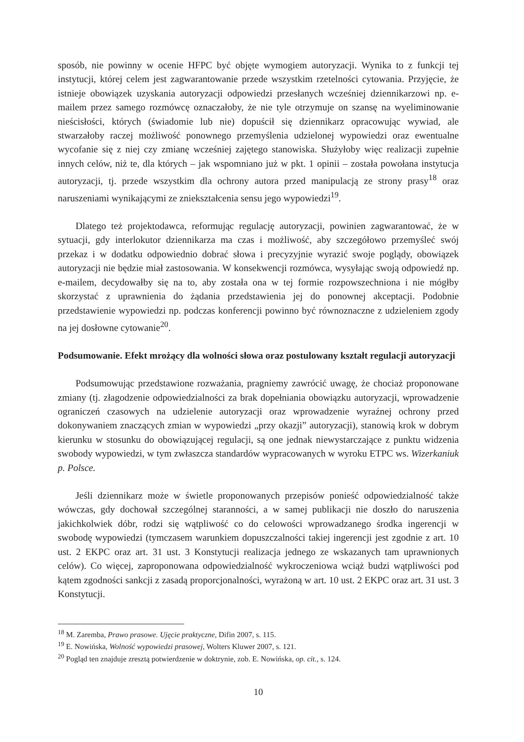sposób, nie powinny w ocenie HFPC być objęte wymogiem autoryzacji. Wynika to z funkcji tej instytucji, której celem jest zagwarantowanie przede wszystkim rzetelności cytowania. Przyjęcie, że istnieje obowiązek uzyskania autoryzacji odpowiedzi przesłanych wcześniej dziennikarzowi np. e-mailem przez samego rozmówcę oznaczałoby, że nie tyle otrzymuje on szansę na wyeliminowanie nieścisłości, których (świadomie lub nie) dopuścił się dziennikarz opracowując wywiad, ale stwarzałoby raczej możliwość ponownego przemyślenia udzielonej wypowiedzi oraz ewentualne wycofanie się z niej czy zmianę wcześniej zajętego stanowiska. Służyłoby więc realizacji zupełnie innych celów, niż te, dla których – jak wspomniano już w pkt. 1 opinii – została powołana instytucja autoryzacji, tj. przede wszystkim dla ochrony autora przed manipulacją ze strony prasy<sup>18</sup> oraz naruszeniami wynikającymi ze zniekształcenia sensu jego wypowiedzi<sup>19</sup>.
Dlatego też projektodawca, reformując regulację autoryzacji, powinien zagwarantować, że w sytuacji, gdy interlokutor dziennikarza ma czas i możliwość, aby szczegółowo przemyśleć swój przekaz i w dodatku odpowiednio dobrać słowa i precyzyjnie wyrazić swoje poglądy, obowiązek autoryzacji nie będzie miał zastosowania. W konsekwencji rozmówca, wysyłając swoją odpowiedź np. e-mailem, decydowałby się na to, aby została ona w tej formie rozpowszechniona i nie mógłby skorzystać z uprawnienia do żądania przedstawienia jej do ponownej akceptacji. Podobnie przedstawienie wypowiedzi np. podczas konferencji powinno być równoznaczne z udzieleniem zgody na jej dosłowne cytowanie<sup>20</sup>.
Podsumowanie. Efekt mrożący dla wolności słowa oraz postulowany kształt regulacji autoryzacji
Podsumowując przedstawione rozważania, pragniemy zawrócić uwagę, że chociaż proponowane zmiany (tj. złagodzenie odpowiedzialności za brak dopełniania obowiązku autoryzacji, wprowadzenie ograniczeń czasowych na udzielenie autoryzacji oraz wprowadzenie wyraźnej ochrony przed dokonywaniem znaczących zmian w wypowiedzi „przy okazji” autoryzacji), stanowią krok w dobrym kierunku w stosunku do obowiązującej regulacji, są one jednak niewystarczające z punktu widzenia swobody wypowiedzi, w tym zwłaszcza standardów wypracowanych w wyroku ETPC ws. Wizerkaniuk p. Polsce.
Jeśli dziennikarz może w świetle proponowanych przepisów ponieść odpowiedzialność także wówczas, gdy dochował szczególnej staranności, a w samej publikacji nie doszło do naruszenia jakichkolwiek dóbr, rodzi się wątpliwość co do celowości wprowadzanego środka ingerencji w swobodę wypowiedzi (tymczasem warunkiem dopuszczalności takiej ingerencji jest zgodnie z art. 10 ust. 2 EKPC oraz art. 31 ust. 3 Konstytucji realizacja jednego ze wskazanych tam uprawnionych celów). Co więcej, zaproponowana odpowiedzialność wykroczeniowa wciąż budzi wątpliwości pod kątem zgodności sankcji z zasadą proporcjonalności, wyrażoną w art. 10 ust. 2 EKPC oraz art. 31 ust. 3 Konstytucji.
<sup>18</sup> M. Zaremba, Prawo prasowe. Ujęcie praktyczne, Difin 2007, s. 115.
<sup>19</sup> E. Nowińska, Wolność wypowiedzi prasowej, Wolters Kluwer 2007, s. 121.
<sup>20</sup> Pogląd ten znajduje zresztą potwierdzenie w doktrynie, zob. E. Nowińska, op. cit., s. 124.
10